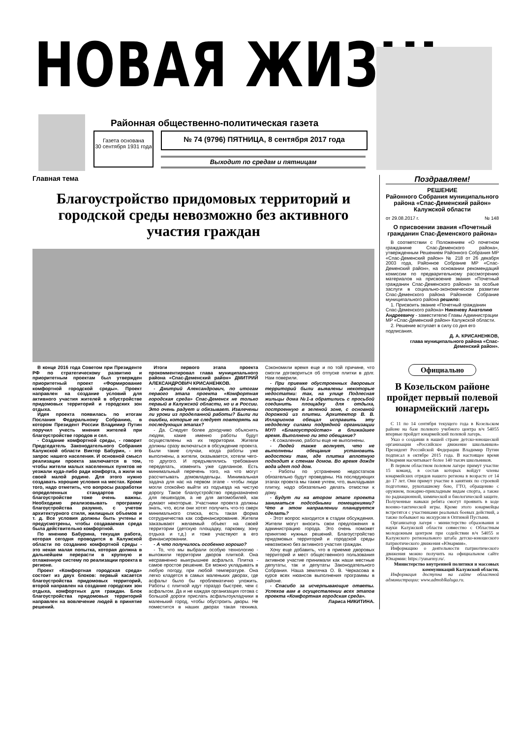НОВАЯ ЖИЗНЬ
Районная общественно-политическая газета
Газета основана
30 сентября 1931 года
№ 74 (9796) ПЯТНИЦА, 8 сентября 2017 года
Выходит по средам и пятницам
Главная тема
Благоустройство придомовых территорий и городской среды невозможно без активного участия граждан
В конце 2016 года Советом при Президенте РФ по стратегическому развитию и приоритетным проектам был утвержден приоритетный проект «Формирование комфортной городской среды». Проект направлен на создание условий для активного участия жителей в обустройстве придомовых территорий и городских зон отдыха.
Идея проекта появилась по итогам Послания Федеральному Собранию, в котором Президент России Владимир Путин поручил учесть мнения жителей при благоустройстве городов и сел.
- Создание комфортной среды, - говорит Председатель Законодательного Собрания Калужской области Виктор Бабурин, - это запрос нашего населения. И основной смысл реализации проекта заключается в том, чтобы жители малых населенных пунктов не уезжали куда-либо ради комфорта, а жили на своей малой родине. Для этого нужно создавать хорошие условия на местах. Кроме того, надо отметить, что вопросы разработки определенных стандартов при благоустройстве тоже очень важны. Необходимо реализовывать программу благоустройства разумно, с учетом архитектурного стиля, жилищных объемов и т. д. Все условия должны быть учтены и предусмотрены, чтобы создаваемая среда была действительно комфортной.
По мнению Бабурина, текущая работа, которая сегодня проводится в Калужской области по созданию комфортной среды - это некая малая попытка, которая должна в дальнейшем перерасти в крупную и отлаженную систему по реализации проекта в регионе.
Проект «Комфортная городская среда» состоит из двух блоков: первый касается благоустройства придомовых территорий, второй направлен на создание городских зон отдыха, комфортных для граждан. Блок благоустройства придомовых территорий направлен на вовлечение людей в принятие решений.
Итоги первого этапа проекта прокомментировал глава муниципального района «Спас-Деменский район» ДМИТРИЙ АЛЕКСАНДРОВИЧ КРИСАНЕНКОВ.
- Дмитрий Александрович, по итогам первого этапа проекта «Комфортная городская среда» Спас-Деменск не только первый в Калужской области, но и в России. Это очень радует и обязывает. Извлечены ли уроки из проделанной работы? Были ли ошибки, которые не следует повторять на последующих этапах?
- Да. Следует более доходчиво объяснять людям, какие именно работы будут осуществлены на их территории. Жители должны сразу включаться в обсуждение проекта. Были такие случаи, когда работы уже выполнены, а жители, оказывается, хотели чего-то другого. И предъявлялись требования переделать, изменить уже сделанное. Есть минимальный перечень того, на что могут рассчитывать домовладельцы. Минимальная задача для нас на первом этапе - чтобы люди могли спокойно выйти из подъезда на чистую дорогу. Такое благоустройство предназначено для пешеходов, а не для автомобилей, как думают некоторые. Участники проекта должны знать, что, если они хотят получить что-то сверх минимального списка, есть такая форма сотрудничества как софинансирование. Жители заказывают желаемый объект на своей территории (детскую площадку, парковку, зону отдыха и т.д.) и тоже участвуют в его финансировании.
- А что получилось особенно хорошо?
- То, что мы выбрали особую технологию - выложили территории дворов плиткой. Она несравненно выигрышнее асфальта. Плитка - самое простое решение. Ее можно укладывать в любую погоду, при любой температуре. Она легко кладется в самых маленьких дворах, где асфальт было бы проблематично уложить. Работы с плиткой идут гораздо быстрее, чем с асфальтом. Да и не каждая организация готова с большой дороги прислать асфальтоукладчики в маленький город, чтобы обустроить дворы. Не поместится в наших дворах такая техника. Сэкономили время еще и по той причине, что смогли договориться об отпуске плитки в долг. Нам поверили.
- При приемке обустроенных дворовых территорий были выявлены некоторые недостатки: так, на улице Подлесная жильцы дома №1-а обратились с просьбой соединить площадку для отдыха, построенную в зеленой зоне, с основной дорожкой из плитки. Архитектор В. В. Илларионов обещал исправить эту недоделку силами подрядной организации МУП «Благоустройство» в ближайшее время. Выполнено ли это обещание?
- К сожалению, работы еще не выполнены.
- Людей также волнует, что не выполнены обещания установить водостоки там, где плитка вплотную подходит к стенам домов. Во время дождя вода идет под дом.
- Работы по устранению недостатков обязательно будут проведены. На последующих этапах проекта мы также учтем, что, выкладывая плитку, надо обязательно делать отмостки к дому.
- Будут ли на втором этапе проекта заниматься подсобными помещениями? Что в этом направлении планируется сделать?
- Этот вопрос находится в стадии обсуждения. Жители могут вносить свои предложения в администрацию города. Это очень поможет принятию нужных решений. Благоустройство придомовых территорий и городской среды невозможно без активного участия граждан.
Хочу еще добавить, что в приемке дворовых территорий и мест общественного пользования активное участие принимали как наши местные депутаты, так и депутаты Законодательного Собрания. Наша землячка О. В. Черкасова в курсе всех нюансов выполнения программы в районе.
- Спасибо за исчерпывающие ответы. Успехов вам в осуществлении всех этапов проекта «Комфортная городская среда».
Лариса НИКИТИНА.
Поздравляем!
РЕШЕНИЕ
Районного Собрания муниципального района «Спас-Деменский район» Калужской области
от 29.08.2017 г. № 148
О присвоении звания «Почетный гражданин Спас-Деменского района»
В соответствии с Положением «О почетном гражданине Спас-Деменского района», утвержденным Решением Районного Собрания МР «Спас-Деменский район» № 218 от 26 декабря 2003 года, Районное Собрание МР «Спас-Деменский район», на основании рекомендаций комиссии по предварительному рассмотрению материалов на присвоение звания «Почетный гражданин Спас-Деменского района» за особые заслуги в социально-экономическом развитии Спас-Деменского района Районное Собрание муниципального района решило:
1. Присвоить звание «Почетный гражданин Спас-Деменского района» Никеневу Анатолию Андреевичу - заместителю Главы Администрации МР «Спас-Деменский район» Калужской области.
2. Решение вступает в силу со дня его подписания.
Д. А. КРИСАНЕНКОВ,
глава муниципального района «Спас-Деменский район».
Официально
В Козельском районе пройдет первый полевой юнармейский лагерь
С 11 по 14 сентября текущего года в Козельском районе на базе полевого учебного центра в/ч 54055 впервые пройдет юнармейский полевой лагерь.
Указ о создании в нашей стране детско-юношеской организации «Российское движение школьников» Президент Российской Федерации Владимир Путин подписал в октябре 2015 года. В настоящее время Юнармия насчитывает более 140 тысяч школьников.
В первом областном полевом лагере примут участие 15 команд, в состав которых войдут члены юнармейских отрядов нашего региона в возрасте от 14 до 17 лет. Они примут участие в занятиях по строевой подготовке, рукопашному бою, ГТО, обращению с оружием, пожарно-прикладным видам спорта, а также по радиационной, химической и биологической защите. Полученные навыки ребята смогут проявить в ходе военно-тактической игры. Кроме этого юнармейцы встретятся с участниками реальных боевых действий, а также побывают на экскурсии в Оптиной Пустыни.
Организатор лагеря - министерство образования и науки Калужской области совместно с Областным молодежным центром при содействии в/ч 54055 и Калужского регионального штаба детско-юношеского патриотического движения «Юнармия».
Информацию о деятельности патриотического движения можно получить на официальном сайте Юнармии: https://yunarmy.ru/.
Министерство внутренней политики и массовых коммуникаций Калужской области.
Информация доступна на сайте областной администрации: www.admoblkaluga.ru.